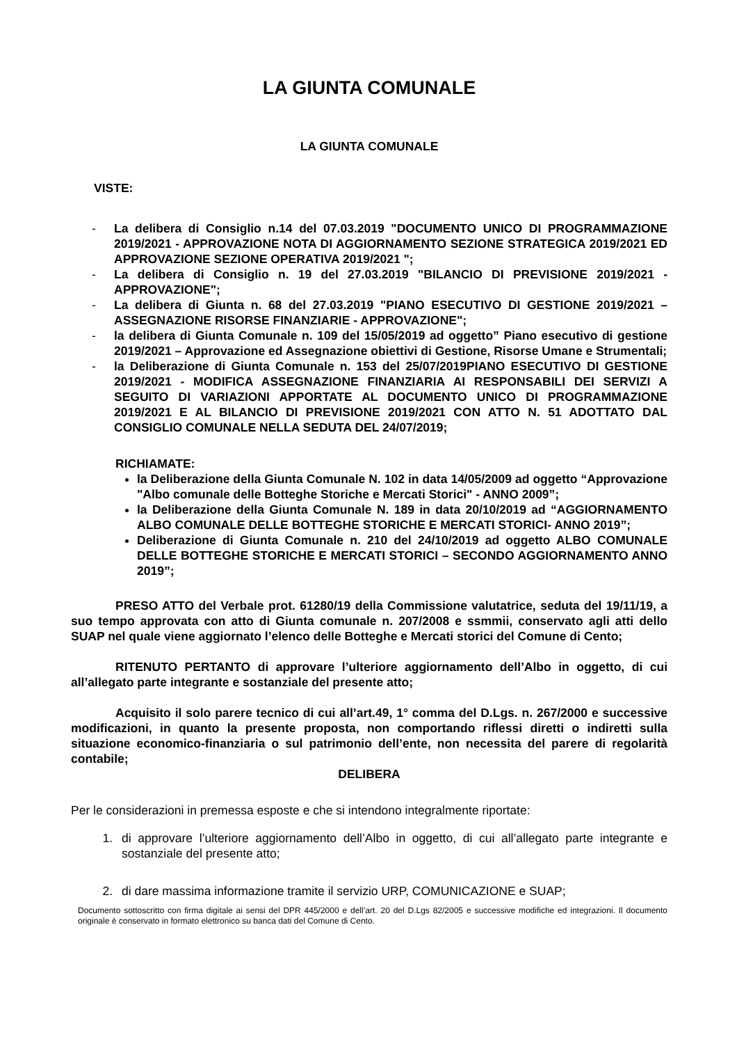LA GIUNTA COMUNALE
LA GIUNTA COMUNALE
VISTE:
- La delibera di Consiglio n.14 del 07.03.2019 "DOCUMENTO UNICO DI PROGRAMMAZIONE 2019/2021 - APPROVAZIONE NOTA DI AGGIORNAMENTO SEZIONE STRATEGICA 2019/2021 ED APPROVAZIONE SEZIONE OPERATIVA 2019/2021 ";
- La delibera di Consiglio n. 19 del 27.03.2019 "BILANCIO DI PREVISIONE 2019/2021 - APPROVAZIONE";
- La delibera di Giunta n. 68 del 27.03.2019 "PIANO ESECUTIVO DI GESTIONE 2019/2021 – ASSEGNAZIONE RISORSE FINANZIARIE - APPROVAZIONE";
- la delibera di Giunta Comunale n. 109 del 15/05/2019 ad oggetto” Piano esecutivo di gestione 2019/2021 – Approvazione ed Assegnazione obiettivi di Gestione, Risorse Umane e Strumentali;
- la Deliberazione di Giunta Comunale n. 153 del 25/07/2019PIANO ESECUTIVO DI GESTIONE 2019/2021 - MODIFICA ASSEGNAZIONE FINANZIARIA AI RESPONSABILI DEI SERVIZI A SEGUITO DI VARIAZIONI APPORTATE AL DOCUMENTO UNICO DI PROGRAMMAZIONE 2019/2021 E AL BILANCIO DI PREVISIONE 2019/2021 CON ATTO N. 51 ADOTTATO DAL CONSIGLIO COMUNALE NELLA SEDUTA DEL 24/07/2019;
RICHIAMATE:
la Deliberazione della Giunta Comunale N. 102 in data 14/05/2009 ad oggetto “Approvazione "Albo comunale delle Botteghe Storiche e Mercati Storici" - ANNO 2009”;
la Deliberazione della Giunta Comunale N. 189 in data 20/10/2019 ad “AGGIORNAMENTO ALBO COMUNALE DELLE BOTTEGHE STORICHE E MERCATI STORICI- ANNO 2019”;
Deliberazione di Giunta Comunale n. 210 del 24/10/2019 ad oggetto ALBO COMUNALE DELLE BOTTEGHE STORICHE E MERCATI STORICI – SECONDO AGGIORNAMENTO ANNO 2019”;
PRESO ATTO del Verbale prot. 61280/19 della Commissione valutatrice, seduta del 19/11/19, a suo tempo approvata con atto di Giunta comunale n. 207/2008 e ssmmii, conservato agli atti dello SUAP nel quale viene aggiornato l’elenco delle Botteghe e Mercati storici del Comune di Cento;
RITENUTO PERTANTO di approvare l’ulteriore aggiornamento dell’Albo in oggetto, di cui all’allegato parte integrante e sostanziale del presente atto;
Acquisito il solo parere tecnico di cui all’art.49, 1° comma del D.Lgs. n. 267/2000 e successive modificazioni, in quanto la presente proposta, non comportando riflessi diretti o indiretti sulla situazione economico-finanziaria o sul patrimonio dell’ente, non necessita del parere di regolarità contabile;
DELIBERA
Per le considerazioni in premessa esposte e che si intendono integralmente riportate:
1. di approvare l’ulteriore aggiornamento dell’Albo in oggetto, di cui all’allegato parte integrante e sostanziale del presente atto;
2. di dare massima informazione tramite il servizio URP, COMUNICAZIONE e SUAP;
Documento sottoscritto con firma digitale ai sensi del DPR 445/2000 e dell’art. 20 del D.Lgs 82/2005 e successive modifiche ed integrazioni. Il documento originale è conservato in formato elettronico su banca dati del Comune di Cento.